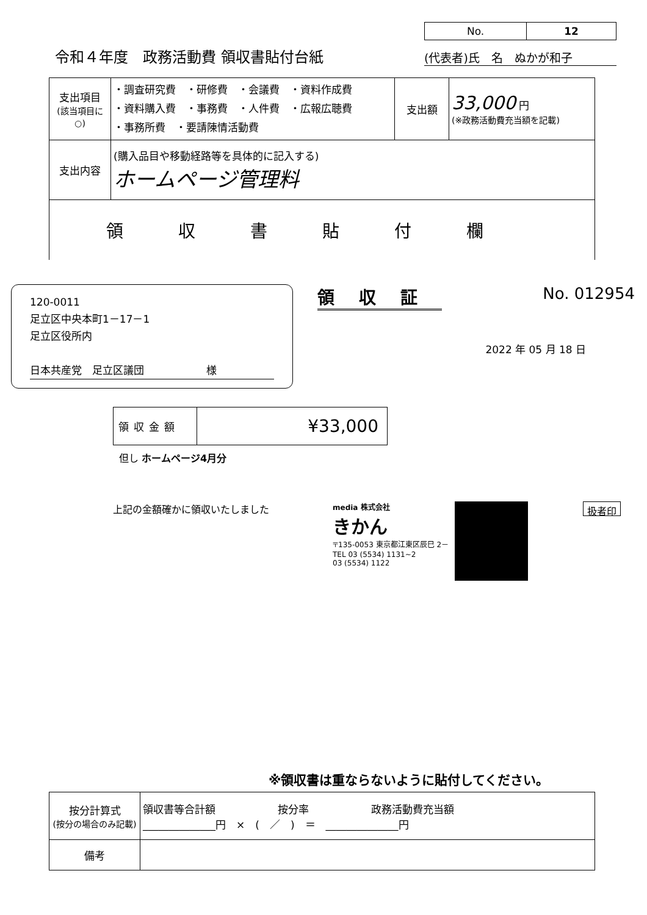令和４年度　政務活動費 領収書貼付台紙
| No. | 12 |
(代表者)氏　名　ぬかが和子
| 支出項目 (該当項目に○) | ・調査研究費 ・研修費 ・会議費 ・資料作成費 ・資料購入費 ・事務費 ・人件費 ・広報広聴費 ・事務所費 ・要請陳情活動費 | 支出額 | 33,000 円 (※政務活動費充当額を記載) |
| 支出内容 | (購入品目や移動経路等を具体的に記入する) ホームページ管理料 | | |
| 領収書貼付欄 | | | |
120-0011
足立区中央本町1－17－1
足立区役所内
日本共産党　足立区議団　　　　　　様
領収証 No. 012954
2022 年 05 月 18 日
| 領収金額 | ¥33,000 |
但し ホームページ4月分
上記の金額確かに領収いたしました
media 株式会社
きかん
〒135-0053 東京都江東区辰巳 2－
TEL 03 (5534) 1131~2
03 (5534) 1122
扱者印
※領収書は重ならないように貼付してください。
| 按分計算式 (按分の場合のみ記載) | 領収書等合計額 按分率 政務活動費充当額 ______________円 × ( ／ ) ＝ ______________円 |
| 備考 | |